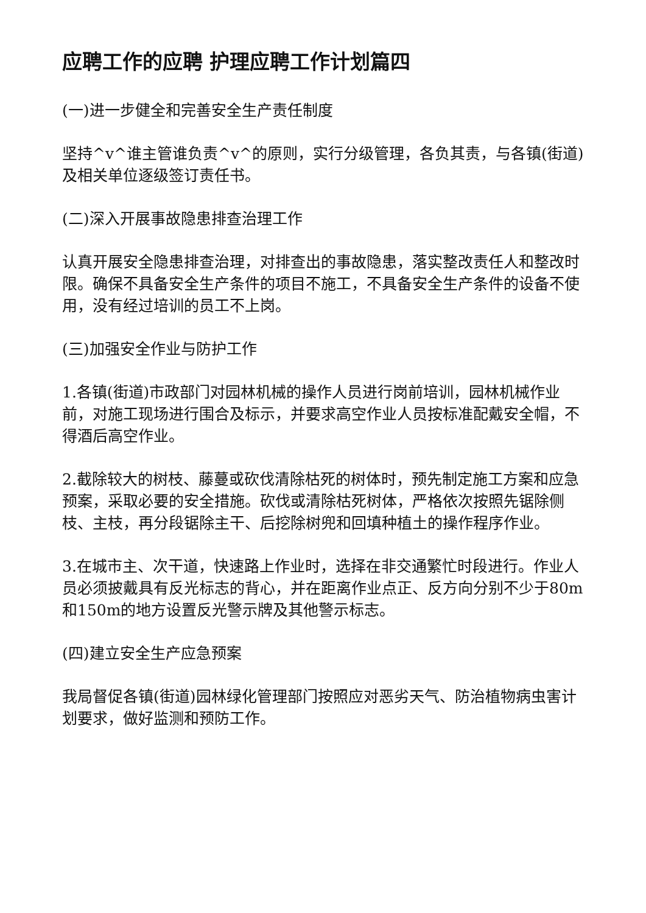应聘工作的应聘 护理应聘工作计划篇四
(一)进一步健全和完善安全生产责任制度
坚持^v^谁主管谁负责^v^的原则，实行分级管理，各负其责，与各镇(街道)及相关单位逐级签订责任书。
(二)深入开展事故隐患排查治理工作
认真开展安全隐患排查治理，对排查出的事故隐患，落实整改责任人和整改时限。确保不具备安全生产条件的项目不施工，不具备安全生产条件的设备不使用，没有经过培训的员工不上岗。
(三)加强安全作业与防护工作
1.各镇(街道)市政部门对园林机械的操作人员进行岗前培训，园林机械作业前，对施工现场进行围合及标示，并要求高空作业人员按标准配戴安全帽，不得酒后高空作业。
2.截除较大的树枝、藤蔓或砍伐清除枯死的树体时，预先制定施工方案和应急预案，采取必要的安全措施。砍伐或清除枯死树体，严格依次按照先锯除侧枝、主枝，再分段锯除主干、后挖除树兜和回填种植土的操作程序作业。
3.在城市主、次干道，快速路上作业时，选择在非交通繁忙时段进行。作业人员必须披戴具有反光标志的背心，并在距离作业点正、反方向分别不少于80m和150m的地方设置反光警示牌及其他警示标志。
(四)建立安全生产应急预案
我局督促各镇(街道)园林绿化管理部门按照应对恶劣天气、防治植物病虫害计划要求，做好监测和预防工作。